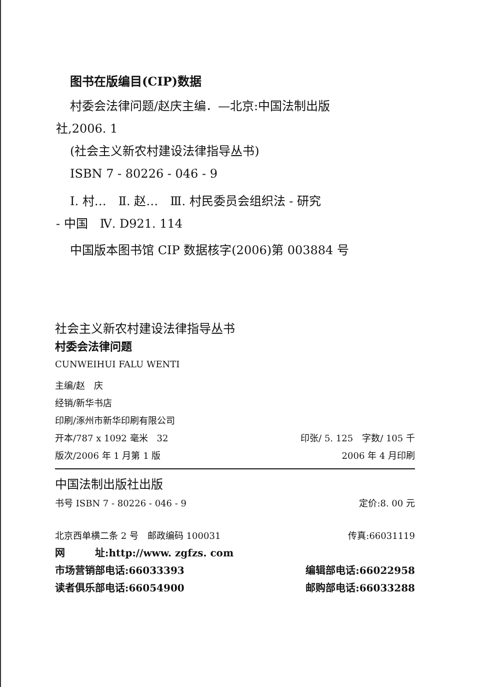图书在版编目(CIP)数据
村委会法律问题/赵庆主编．—北京:中国法制出版
社,2006. 1
(社会主义新农村建设法律指导丛书)
ISBN 7 - 80226 - 046 - 9
Ⅰ. 村…　Ⅱ. 赵…　Ⅲ. 村民委员会组织法 - 研究
- 中国　Ⅳ. D921. 114
中国版本图书馆 CIP 数据核字(2006)第 003884 号
社会主义新农村建设法律指导丛书
村委会法律问题
CUNWEIHUI FALU WENTI
主编/赵　庆
经销/新华书店
印刷/涿州市新华印刷有限公司
开本/787 x 1092 毫米　32 印张/ 5. 125　字数/ 105 千
版次/2006 年 1 月第 1 版 2006 年 4 月印刷
中国法制出版社出版
书号 ISBN 7 - 80226 - 046 - 9 定价:8. 00 元
北京西单横二条 2 号　邮政编码 100031 传真:66031119
网　　　址:http://www. zgfzs. com
市场营销部电话:66033393 编辑部电话:66022958
读者俱乐部电话:66054900 邮购部电话:66033288